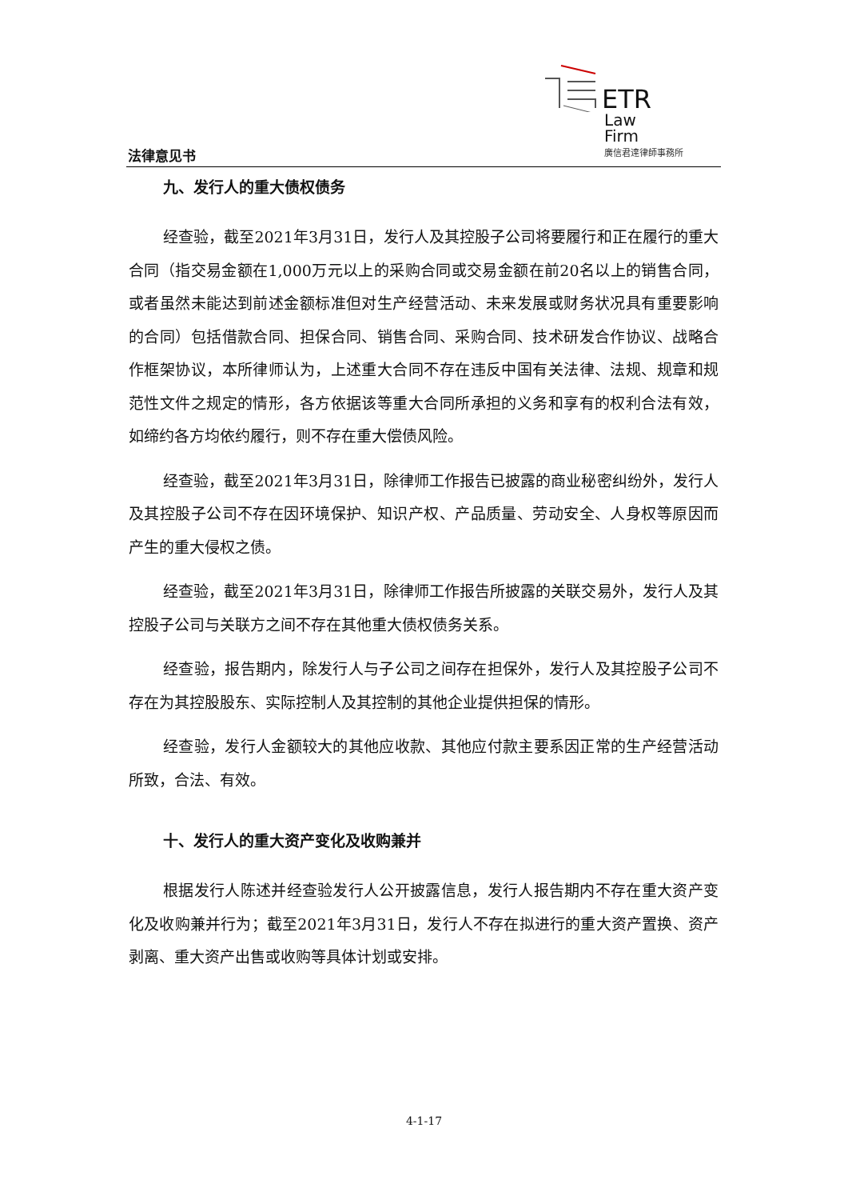ETR
Law
Firm
廣信君達律師事務所
法律意见书
九、发行人的重大债权债务
经查验，截至2021年3月31日，发行人及其控股子公司将要履行和正在履行的重大合同（指交易金额在1,000万元以上的采购合同或交易金额在前20名以上的销售合同，或者虽然未能达到前述金额标准但对生产经营活动、未来发展或财务状况具有重要影响的合同）包括借款合同、担保合同、销售合同、采购合同、技术研发合作协议、战略合作框架协议，本所律师认为，上述重大合同不存在违反中国有关法律、法规、规章和规范性文件之规定的情形，各方依据该等重大合同所承担的义务和享有的权利合法有效，如缔约各方均依约履行，则不存在重大偿债风险。
经查验，截至2021年3月31日，除律师工作报告已披露的商业秘密纠纷外，发行人及其控股子公司不存在因环境保护、知识产权、产品质量、劳动安全、人身权等原因而产生的重大侵权之债。
经查验，截至2021年3月31日，除律师工作报告所披露的关联交易外，发行人及其控股子公司与关联方之间不存在其他重大债权债务关系。
经查验，报告期内，除发行人与子公司之间存在担保外，发行人及其控股子公司不存在为其控股股东、实际控制人及其控制的其他企业提供担保的情形。
经查验，发行人金额较大的其他应收款、其他应付款主要系因正常的生产经营活动所致，合法、有效。
十、发行人的重大资产变化及收购兼并
根据发行人陈述并经查验发行人公开披露信息，发行人报告期内不存在重大资产变化及收购兼并行为；截至2021年3月31日，发行人不存在拟进行的重大资产置换、资产剥离、重大资产出售或收购等具体计划或安排。
4-1-17